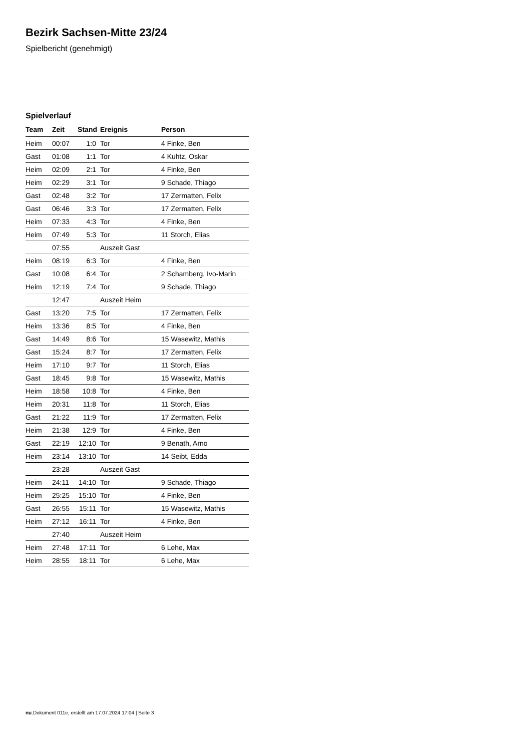Bezirk Sachsen-Mitte 23/24
Spielbericht (genehmigt)
Spielverlauf
| Team | Zeit | Stand | Ereignis | Person |
| --- | --- | --- | --- | --- |
| Heim | 00:07 | 1:0 | Tor | 4 Finke, Ben |
| Gast | 01:08 | 1:1 | Tor | 4 Kuhtz, Oskar |
| Heim | 02:09 | 2:1 | Tor | 4 Finke, Ben |
| Heim | 02:29 | 3:1 | Tor | 9 Schade, Thiago |
| Gast | 02:48 | 3:2 | Tor | 17 Zermatten, Felix |
| Gast | 06:46 | 3:3 | Tor | 17 Zermatten, Felix |
| Heim | 07:33 | 4:3 | Tor | 4 Finke, Ben |
| Heim | 07:49 | 5:3 | Tor | 11 Storch, Elias |
| | 07:55 | | Auszeit Gast | |
| Heim | 08:19 | 6:3 | Tor | 4 Finke, Ben |
| Gast | 10:08 | 6:4 | Tor | 2 Schamberg, Ivo-Marin |
| Heim | 12:19 | 7:4 | Tor | 9 Schade, Thiago |
| | 12:47 | | Auszeit Heim | |
| Gast | 13:20 | 7:5 | Tor | 17 Zermatten, Felix |
| Heim | 13:36 | 8:5 | Tor | 4 Finke, Ben |
| Gast | 14:49 | 8:6 | Tor | 15 Wasewitz, Mathis |
| Gast | 15:24 | 8:7 | Tor | 17 Zermatten, Felix |
| Heim | 17:10 | 9:7 | Tor | 11 Storch, Elias |
| Gast | 18:45 | 9:8 | Tor | 15 Wasewitz, Mathis |
| Heim | 18:58 | 10:8 | Tor | 4 Finke, Ben |
| Heim | 20:31 | 11:8 | Tor | 11 Storch, Elias |
| Gast | 21:22 | 11:9 | Tor | 17 Zermatten, Felix |
| Heim | 21:38 | 12:9 | Tor | 4 Finke, Ben |
| Gast | 22:19 | 12:10 | Tor | 9 Benath, Arno |
| Heim | 23:14 | 13:10 | Tor | 14 Seibt, Edda |
| | 23:28 | | Auszeit Gast | |
| Heim | 24:11 | 14:10 | Tor | 9 Schade, Thiago |
| Heim | 25:25 | 15:10 | Tor | 4 Finke, Ben |
| Gast | 26:55 | 15:11 | Tor | 15 Wasewitz, Mathis |
| Heim | 27:12 | 16:11 | Tor | 4 Finke, Ben |
| | 27:40 | | Auszeit Heim | |
| Heim | 27:48 | 17:11 | Tor | 6 Lehe, Max |
| Heim | 28:55 | 18:11 | Tor | 6 Lehe, Max |
nu.Dokument 011e, erstellt am 17.07.2024 17:04 | Seite 3